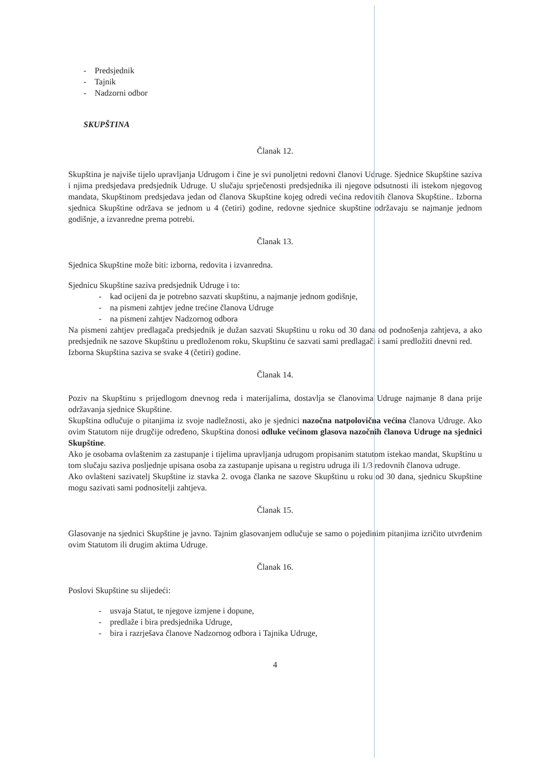- Predsjednik
- Tajnik
- Nadzorni odbor
SKUPŠTINA
Članak 12.
Skupština je najviše tijelo upravljanja Udrugom i čine je svi punoljetni redovni članovi Udruge. Sjednice Skupštine saziva i njima predsjedava predsjednik Udruge. U slučaju sprječenosti predsjednika ili njegove odsutnosti ili istekom njegovog mandata, Skupštinom predsjedava jedan od članova Skupštine kojeg odredi većina redovitih članova Skupštine.. Izborna sjednica Skupštine održava se jednom u 4 (četiri) godine, redovne sjednice skupštine održavaju se najmanje jednom godišnje, a izvanredne prema potrebi.
Članak 13.
Sjednica Skupštine može biti: izborna, redovita i izvanredna.
Sjednicu Skupštine saziva predsjednik Udruge i to:
- kad ocijeni da je potrebno sazvati skupštinu, a najmanje jednom godišnje,
- na pismeni zahtjev jedne trećine članova Udruge
- na pismeni zahtjev Nadzornog odbora
Na pismeni zahtjev predlagača predsjednik je dužan sazvati Skupštinu u roku od 30 dana od podnošenja zahtjeva, a ako predsjednik ne sazove Skupštinu u predloženom roku, Skupštinu će sazvati sami predlagači i sami predložiti dnevni red.
Izborna Skupština saziva se svake 4 (četiri) godine.
Članak 14.
Poziv na Skupštinu s prijedlogom dnevnog reda i materijalima, dostavlja se članovima Udruge najmanje 8 dana prije održavanja sjednice Skupštine.
Skupština odlučuje o pitanjima iz svoje nadležnosti, ako je sjednici nazočna natpolovična većina članova Udruge. Ako ovim Statutom nije drugčije određeno, Skupština donosi odluke većinom glasova nazočnih članova Udruge na sjednici Skupštine.
Ako je osobama ovlaštenim za zastupanje i tijelima upravljanja udrugom propisanim statutom istekao mandat, Skupštinu u tom slučaju saziva posljednje upisana osoba za zastupanje upisana u registru udruga ili 1/3 redovnih članova udruge.
Ako ovlašteni sazivatelj Skupštine iz stavka 2. ovoga članka ne sazove Skupštinu u roku od 30 dana, sjednicu Skupštine mogu sazivati sami podnositelji zahtjeva.
Članak 15.
Glasovanje na sjednici Skupštine je javno. Tajnim glasovanjem odlučuje se samo o pojedinim pitanjima izričito utvrđenim ovim Statutom ili drugim aktima Udruge.
Članak 16.
Poslovi Skupštine su slijedeći:
- usvaja Statut, te njegove izmjene i dopune,
- predlaže i bira predsjednika Udruge,
- bira i razrješava članove Nadzornog odbora i Tajnika Udruge,
4